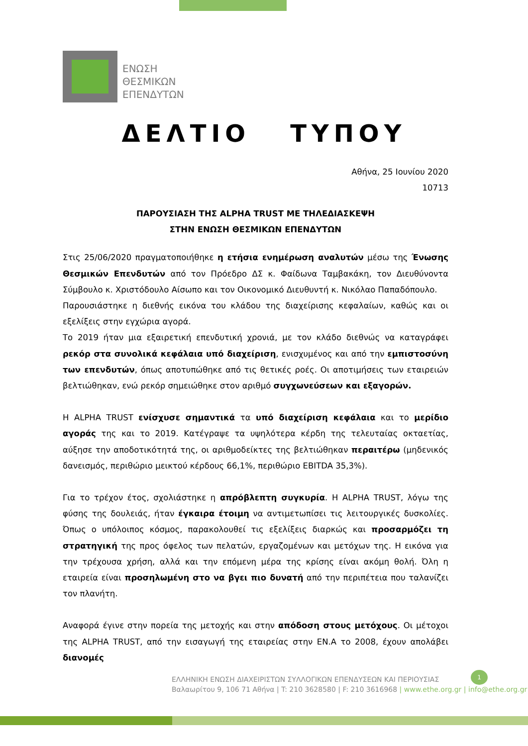ΕΝΩΣΗ
ΘΕΣΜΙΚΩΝ
ΕΠΕΝΔΥΤΩΝ
ΔΕΛΤΙΟ ΤΥΠΟΥ
Αθήνα, 25 Ιουνίου 2020
10713
ΠΑΡΟΥΣΙΑΣΗ ΤΗΣ ALPHA TRUST ΜΕ ΤΗΛΕΔΙΑΣΚΕΨΗ
ΣΤΗΝ ΕΝΩΣΗ ΘΕΣΜΙΚΩΝ ΕΠΕΝΔΥΤΩΝ
Στις 25/06/2020 πραγματοποιήθηκε η ετήσια ενημέρωση αναλυτών μέσω της Ένωσης Θεσμικών Επενδυτών από τον Πρόεδρο ΔΣ κ. Φαίδωνα Ταμβακάκη, τον Διευθύνοντα Σύμβουλο κ. Χριστόδουλο Αίσωπο και τον Οικονομικό Διευθυντή κ. Νικόλαο Παπαδόπουλο.
Παρουσιάστηκε η διεθνής εικόνα του κλάδου της διαχείρισης κεφαλαίων, καθώς και οι εξελίξεις στην εγχώρια αγορά.
Το 2019 ήταν μια εξαιρετική επενδυτική χρονιά, με τον κλάδο διεθνώς να καταγράφει ρεκόρ στα συνολικά κεφάλαια υπό διαχείριση, ενισχυμένος και από την εμπιστοσύνη των επενδυτών, όπως αποτυπώθηκε από τις θετικές ροές. Οι αποτιμήσεις των εταιρειών βελτιώθηκαν, ενώ ρεκόρ σημειώθηκε στον αριθμό συγχωνεύσεων και εξαγορών.
Η ALPHA TRUST ενίσχυσε σημαντικά τα υπό διαχείριση κεφάλαια και το μερίδιο αγοράς της και το 2019. Κατέγραψε τα υψηλότερα κέρδη της τελευταίας οκταετίας, αύξησε την αποδοτικότητά της, οι αριθμοδείκτες της βελτιώθηκαν περαιτέρω (μηδενικός δανεισμός, περιθώριο μεικτού κέρδους 66,1%, περιθώριο EBITDA 35,3%).
Για το τρέχον έτος, σχολιάστηκε η απρόβλεπτη συγκυρία. Η ALPHA TRUST, λόγω της φύσης της δουλειάς, ήταν έγκαιρα έτοιμη να αντιμετωπίσει τις λειτουργικές δυσκολίες. Όπως ο υπόλοιπος κόσμος, παρακολουθεί τις εξελίξεις διαρκώς και προσαρμόζει τη στρατηγική της προς όφελος των πελατών, εργαζομένων και μετόχων της. Η εικόνα για την τρέχουσα χρήση, αλλά και την επόμενη μέρα της κρίσης είναι ακόμη θολή. Όλη η εταιρεία είναι προσηλωμένη στο να βγει πιο δυνατή από την περιπέτεια που ταλανίζει τον πλανήτη.
Αναφορά έγινε στην πορεία της μετοχής και στην απόδοση στους μετόχους. Οι μέτοχοι της ALPHA TRUST, από την εισαγωγή της εταιρείας στην ΕΝ.Α το 2008, έχουν απολάβει διανομές
ΕΛΛΗΝΙΚΗ ΕΝΩΣΗ ΔΙΑΧΕΙΡΙΣΤΩΝ ΣΥΛΛΟΓΙΚΩΝ ΕΠΕΝΔΥΣΕΩΝ ΚΑΙ ΠΕΡΙΟΥΣΙΑΣ
Βαλαωρίτου 9, 106 71 Αθήνα | T: 210 3628580 | F: 210 3616968 | www.ethe.org.gr | info@ethe.org.gr
1